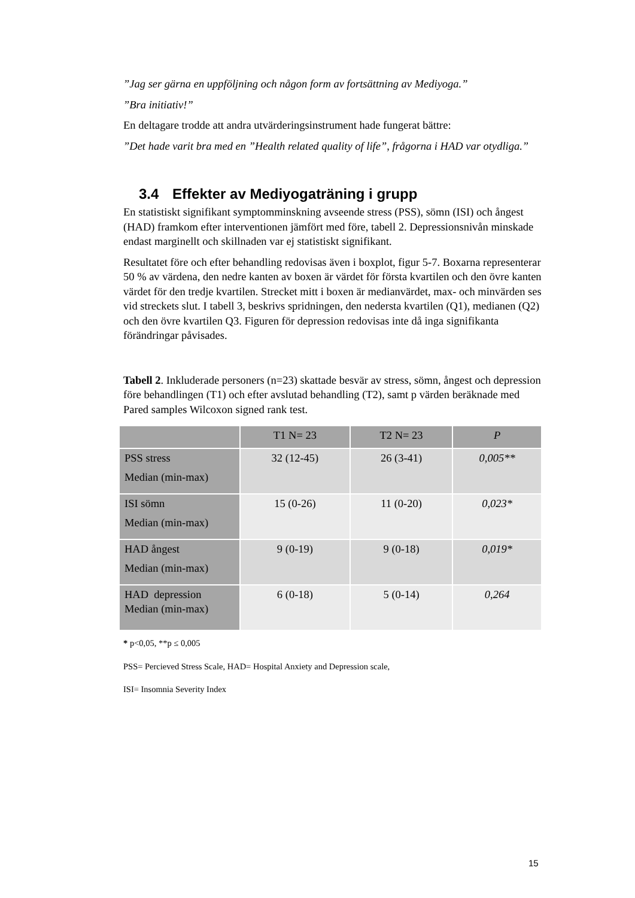”Jag ser gärna en uppföljning och någon form av fortsättning av Mediyoga.”
”Bra initiativ!”
En deltagare trodde att andra utvärderingsinstrument hade fungerat bättre:
”Det hade varit bra med en ”Health related quality of life”, frågorna i HAD var otydliga.”
3.4 Effekter av Mediyogaträning i grupp
En statistiskt signifikant symptomminskning avseende stress (PSS), sömn (ISI) och ångest (HAD) framkom efter interventionen jämfört med före, tabell 2. Depressionsnivån minskade endast marginellt och skillnaden var ej statistiskt signifikant.
Resultatet före och efter behandling redovisas även i boxplot, figur 5-7. Boxarna representerar 50 % av värdena, den nedre kanten av boxen är värdet för första kvartilen och den övre kanten värdet för den tredje kvartilen. Strecket mitt i boxen är medianvärdet, max- och minvärden ses vid streckets slut. I tabell 3, beskrivs spridningen, den nedersta kvartilen (Q1), medianen (Q2) och den övre kvartilen Q3. Figuren för depression redovisas inte då inga signifikanta förändringar påvisades.
Tabell 2. Inkluderade personers (n=23) skattade besvär av stress, sömn, ångest och depression före behandlingen (T1) och efter avslutad behandling (T2), samt p värden beräknade med Pared samples Wilcoxon signed rank test.
| | T1 N= 23 | T2 N= 23 | P |
| --- | --- | --- | --- |
| PSS stress Median (min-max) | 32 (12-45) | 26 (3-41) | 0,005** |
| ISI sömn Median (min-max) | 15 (0-26) | 11 (0-20) | 0,023* |
| HAD ångest Median (min-max) | 9 (0-19) | 9 (0-18) | 0,019* |
| HAD depression Median (min-max) | 6 (0-18) | 5 (0-14) | 0,264 |
* p<0,05, **p ≤ 0,005
PSS= Percieved Stress Scale, HAD= Hospital Anxiety and Depression scale,
ISI= Insomnia Severity Index
15